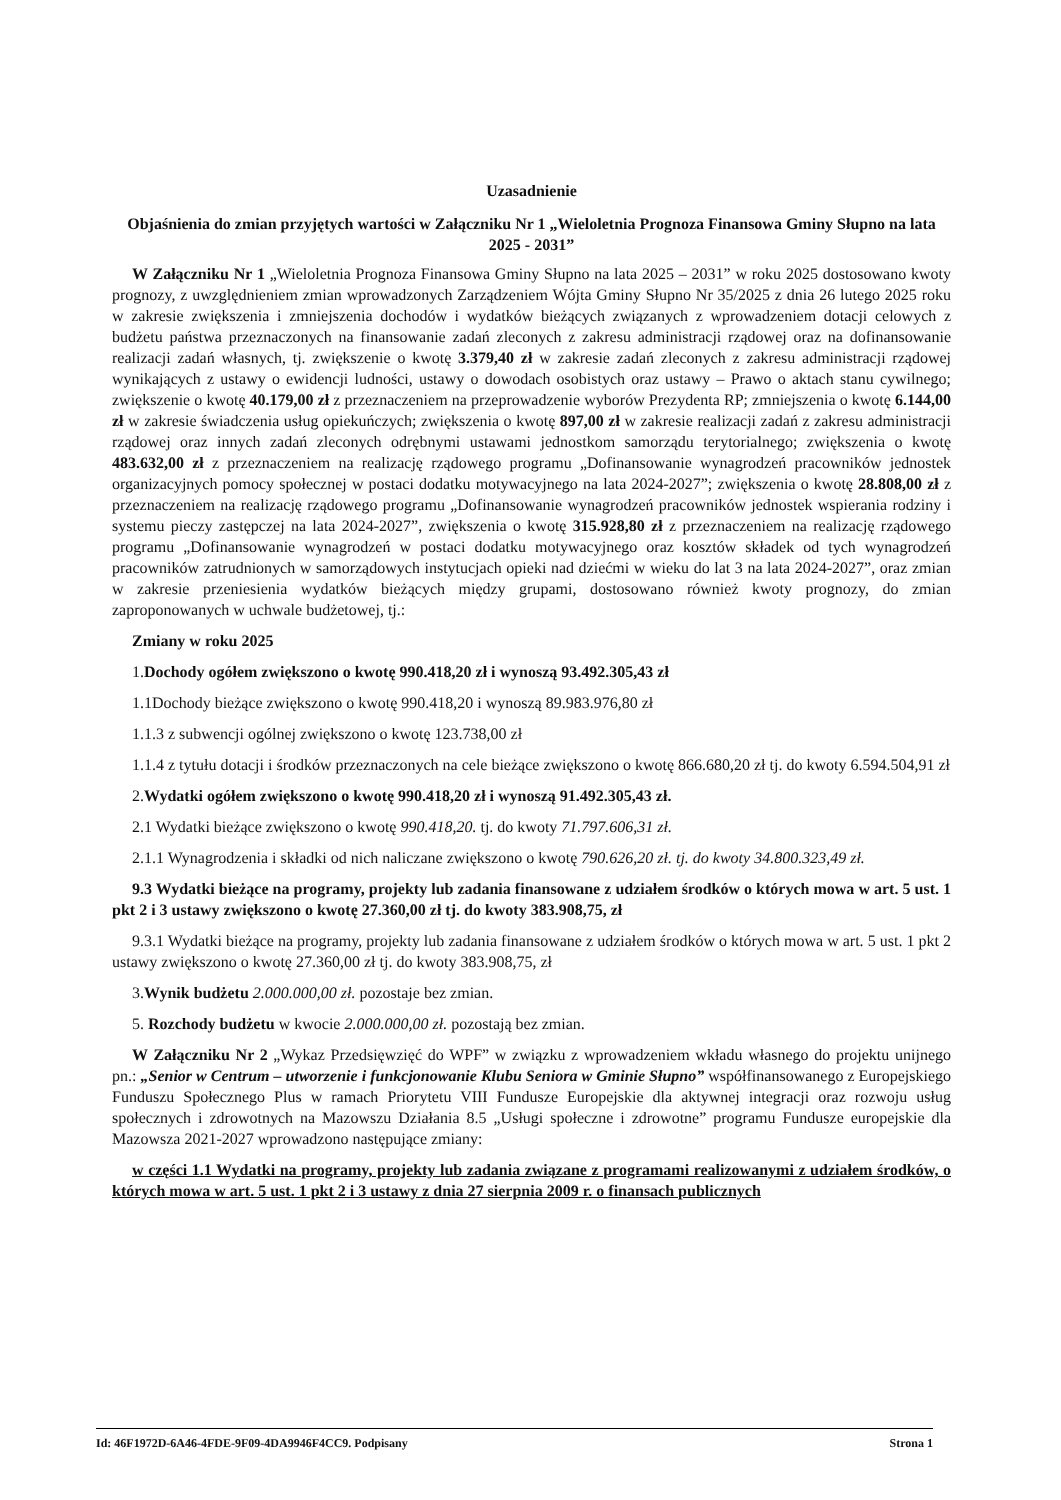Uzasadnienie
Objaśnienia do zmian przyjętych wartości w Załączniku Nr 1 „Wieloletnia Prognoza Finansowa Gminy Słupno na lata 2025 - 2031”
W Załączniku Nr 1 „Wieloletnia Prognoza Finansowa Gminy Słupno na lata 2025 – 2031” w roku 2025 dostosowano kwoty prognozy, z uwzględnieniem zmian wprowadzonych Zarządzeniem Wójta Gminy Słupno Nr 35/2025 z dnia 26 lutego 2025 roku w zakresie zwiększenia i zmniejszenia dochodów i wydatków bieżących związanych z wprowadzeniem dotacji celowych z budżetu państwa przeznaczonych na finansowanie zadań zleconych z zakresu administracji rządowej oraz na dofinansowanie realizacji zadań własnych, tj. zwiększenie o kwotę 3.379,40 zł w zakresie zadań zleconych z zakresu administracji rządowej wynikających z ustawy o ewidencji ludności, ustawy o dowodach osobistych oraz ustawy – Prawo o aktach stanu cywilnego; zwiększenie o kwotę 40.179,00 zł z przeznaczeniem na przeprowadzenie wyborów Prezydenta RP; zmniejszenia o kwotę 6.144,00 zł w zakresie świadczenia usług opiekuńczych; zwiększenia o kwotę 897,00 zł w zakresie realizacji zadań z zakresu administracji rządowej oraz innych zadań zleconych odrębnymi ustawami jednostkom samorządu terytorialnego; zwiększenia o kwotę 483.632,00 zł z przeznaczeniem na realizację rządowego programu „Dofinansowanie wynagrodzeń pracowników jednostek organizacyjnych pomocy społecznej w postaci dodatku motywacyjnego na lata 2024-2027”; zwiększenia o kwotę 28.808,00 zł z przeznaczeniem na realizację rządowego programu „Dofinansowanie wynagrodzeń pracowników jednostek wspierania rodziny i systemu pieczy zastępczej na lata 2024-2027”, zwiększenia o kwotę 315.928,80 zł z przeznaczeniem na realizację rządowego programu „Dofinansowanie wynagrodzeń w postaci dodatku motywacyjnego oraz kosztów składek od tych wynagrodzeń pracowników zatrudnionych w samorządowych instytucjach opieki nad dziećmi w wieku do lat 3 na lata 2024-2027”, oraz zmian w zakresie przeniesienia wydatków bieżących między grupami, dostosowano również kwoty prognozy, do zmian zaproponowanych w uchwale budżetowej, tj.:
Zmiany w roku 2025
1.Dochody ogółem zwiększono o kwotę 990.418,20 zł i wynoszą 93.492.305,43 zł
1.1Dochody bieżące zwiększono o kwotę 990.418,20 i wynoszą 89.983.976,80 zł
1.1.3 z subwencji ogólnej zwiększono o kwotę 123.738,00 zł
1.1.4 z tytułu dotacji i środków przeznaczonych na cele bieżące zwiększono o kwotę 866.680,20 zł tj. do kwoty 6.594.504,91 zł
2.Wydatki ogółem zwiększono o kwotę 990.418,20 zł i wynoszą 91.492.305,43 zł.
2.1 Wydatki bieżące zwiększono o kwotę 990.418,20. tj. do kwoty 71.797.606,31 zł.
2.1.1 Wynagrodzenia i składki od nich naliczane zwiększono o kwotę 790.626,20 zł. tj. do kwoty 34.800.323,49 zł.
9.3 Wydatki bieżące na programy, projekty lub zadania finansowane z udziałem środków o których mowa w art. 5 ust. 1 pkt 2 i 3 ustawy zwiększono o kwotę 27.360,00 zł tj. do kwoty 383.908,75, zł
9.3.1 Wydatki bieżące na programy, projekty lub zadania finansowane z udziałem środków o których mowa w art. 5 ust. 1 pkt 2 ustawy zwiększono o kwotę 27.360,00 zł tj. do kwoty 383.908,75, zł
3.Wynik budżetu 2.000.000,00 zł. pozostaje bez zmian.
5. Rozchody budżetu w kwocie 2.000.000,00 zł. pozostają bez zmian.
W Załączniku Nr 2 „Wykaz Przedsięwzięć do WPF” w związku z wprowadzeniem wkładu własnego do projektu unijnego pn.: „Senior w Centrum – utworzenie i funkcjonowanie Klubu Seniora w Gminie Słupno” współfinansowanego z Europejskiego Funduszu Społecznego Plus w ramach Priorytetu VIII Fundusze Europejskie dla aktywnej integracji oraz rozwoju usług społecznych i zdrowotnych na Mazowszu Działania 8.5 „Usługi społeczne i zdrowotne” programu Fundusze europejskie dla Mazowsza 2021-2027 wprowadzono następujące zmiany:
w części 1.1 Wydatki na programy, projekty lub zadania związane z programami realizowanymi z udziałem środków, o których mowa w art. 5 ust. 1 pkt 2 i 3 ustawy z dnia 27 sierpnia 2009 r. o finansach publicznych
Id: 46F1972D-6A46-4FDE-9F09-4DA9946F4CC9. Podpisany Strona 1